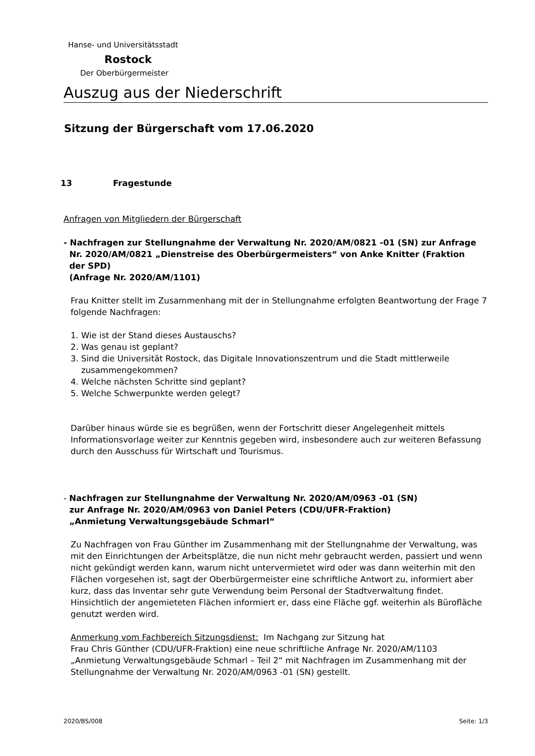Hanse- und Universitätsstadt
Rostock
Der Oberbürgermeister
Auszug aus der Niederschrift
Sitzung der Bürgerschaft vom 17.06.2020
13 Fragestunde
Anfragen von Mitgliedern der Bürgerschaft
- Nachfragen zur Stellungnahme der Verwaltung Nr. 2020/AM/0821 -01 (SN) zur Anfrage
Nr. 2020/AM/0821 „Dienstreise des Oberbürgermeisters“ von Anke Knitter (Fraktion
der SPD)
(Anfrage Nr. 2020/AM/1101)
Frau Knitter stellt im Zusammenhang mit der in Stellungnahme erfolgten Beantwortung der Frage 7 folgende Nachfragen:
1. Wie ist der Stand dieses Austauschs?
2. Was genau ist geplant?
3. Sind die Universität Rostock, das Digitale Innovationszentrum und die Stadt mittlerweile
zusammengekommen?
4. Welche nächsten Schritte sind geplant?
5. Welche Schwerpunkte werden gelegt?
Darüber hinaus würde sie es begrüßen, wenn der Fortschritt dieser Angelegenheit mittels Informationsvorlage weiter zur Kenntnis gegeben wird, insbesondere auch zur weiteren Befassung durch den Ausschuss für Wirtschaft und Tourismus.
- Nachfragen zur Stellungnahme der Verwaltung Nr. 2020/AM/0963 -01 (SN)
zur Anfrage Nr. 2020/AM/0963 von Daniel Peters (CDU/UFR-Fraktion)
„Anmietung Verwaltungsgebäude Schmarl“
Zu Nachfragen von Frau Günther im Zusammenhang mit der Stellungnahme der Verwaltung, was mit den Einrichtungen der Arbeitsplätze, die nun nicht mehr gebraucht werden, passiert und wenn nicht gekündigt werden kann, warum nicht untervermietet wird oder was dann weiterhin mit den Flächen vorgesehen ist, sagt der Oberbürgermeister eine schriftliche Antwort zu, informiert aber kurz, dass das Inventar sehr gute Verwendung beim Personal der Stadtverwaltung findet. Hinsichtlich der angemieteten Flächen informiert er, dass eine Fläche ggf. weiterhin als Bürofläche genutzt werden wird.
Anmerkung vom Fachbereich Sitzungsdienst: Im Nachgang zur Sitzung hat
Frau Chris Günther (CDU/UFR-Fraktion) eine neue schriftliche Anfrage Nr. 2020/AM/1103 „Anmietung Verwaltungsgebäude Schmarl – Teil 2“ mit Nachfragen im Zusammenhang mit der Stellungnahme der Verwaltung Nr. 2020/AM/0963 -01 (SN) gestellt.
2020/BS/008 Seite: 1/3